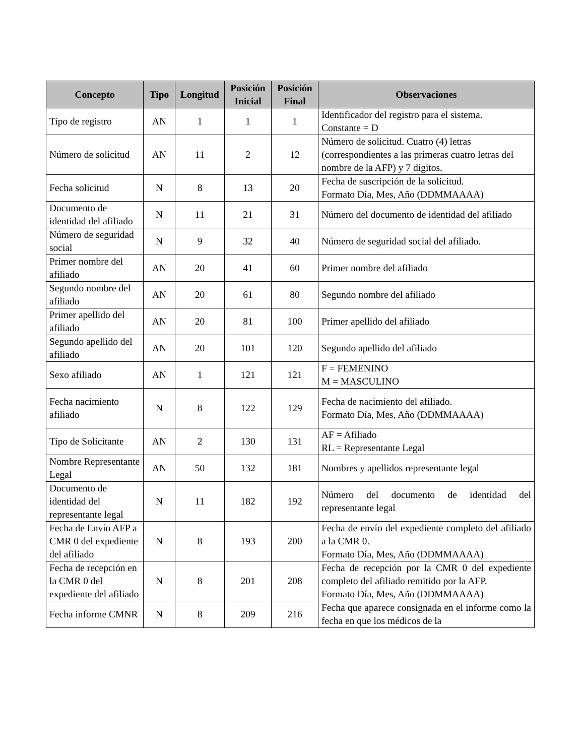| Concepto | Tipo | Longitud | Posición Inicial | Posición Final | Observaciones |
| --- | --- | --- | --- | --- | --- |
| Tipo de registro | AN | 1 | 1 | 1 | Identificador del registro para el sistema. Constante = D |
| Número de solicitud | AN | 11 | 2 | 12 | Número de solicitud. Cuatro (4) letras (correspondientes a las primeras cuatro letras del nombre de la AFP) y 7 dígitos. |
| Fecha solicitud | N | 8 | 13 | 20 | Fecha de suscripción de la solicitud. Formato Día, Mes, Año (DDMMAAAA) |
| Documento de identidad del afiliado | N | 11 | 21 | 31 | Número del documento de identidad del afiliado |
| Número de seguridad social | N | 9 | 32 | 40 | Número de seguridad social del afiliado. |
| Primer nombre del afiliado | AN | 20 | 41 | 60 | Primer nombre del afiliado |
| Segundo nombre del afiliado | AN | 20 | 61 | 80 | Segundo nombre del afiliado |
| Primer apellido del afiliado | AN | 20 | 81 | 100 | Primer apellido del afiliado |
| Segundo apellido del afiliado | AN | 20 | 101 | 120 | Segundo apellido del afiliado |
| Sexo afiliado | AN | 1 | 121 | 121 | F = FEMENINO M = MASCULINO |
| Fecha nacimiento afiliado | N | 8 | 122 | 129 | Fecha de nacimiento del afiliado. Formato Día, Mes, Año (DDMMAAAA) |
| Tipo de Solicitante | AN | 2 | 130 | 131 | AF = Afiliado RL = Representante Legal |
| Nombre Representante Legal | AN | 50 | 132 | 181 | Nombres y apellidos representante legal |
| Documento de identidad del representante legal | N | 11 | 182 | 192 | Número del documento de identidad del representante legal |
| Fecha de Envío AFP a CMR 0 del expediente del afiliado | N | 8 | 193 | 200 | Fecha de envío del expediente completo del afiliado a la CMR 0. Formato Día, Mes, Año (DDMMAAAA) |
| Fecha de recepción en la CMR 0 del expediente del afiliado | N | 8 | 201 | 208 | Fecha de recepción por la CMR 0 del expediente completo del afiliado remitido por la AFP. Formato Día, Mes, Año (DDMMAAAA) |
| Fecha informe CMNR | N | 8 | 209 | 216 | Fecha que aparece consignada en el informe como la fecha en que los médicos de la |